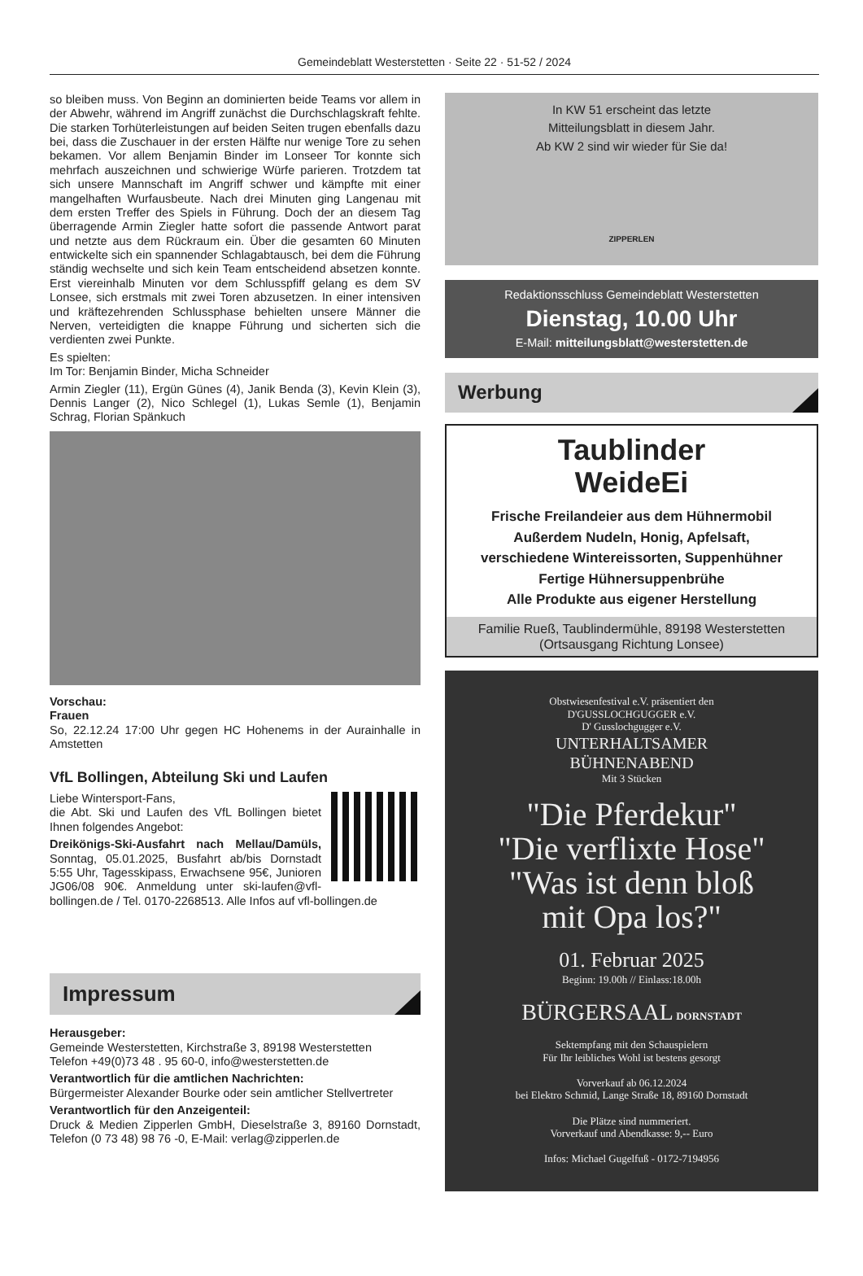Gemeindeblatt Westerstetten · Seite 22 · 51-52 / 2024
so bleiben muss. Von Beginn an dominierten beide Teams vor allem in der Abwehr, während im Angriff zunächst die Durchschlagskraft fehlte. Die starken Torhüterleistungen auf beiden Seiten trugen ebenfalls dazu bei, dass die Zuschauer in der ersten Hälfte nur wenige Tore zu sehen bekamen. Vor allem Benjamin Binder im Lonseer Tor konnte sich mehrfach auszeichnen und schwierige Würfe parieren. Trotzdem tat sich unsere Mannschaft im Angriff schwer und kämpfte mit einer mangelhaften Wurfausbeute. Nach drei Minuten ging Langenau mit dem ersten Treffer des Spiels in Führung. Doch der an diesem Tag überragende Armin Ziegler hatte sofort die passende Antwort parat und netzte aus dem Rückraum ein. Über die gesamten 60 Minuten entwickelte sich ein spannender Schlagabtausch, bei dem die Führung ständig wechselte und sich kein Team entscheidend absetzen konnte. Erst viereinhalb Minuten vor dem Schlusspfiff gelang es dem SV Lonsee, sich erstmals mit zwei Toren abzusetzen. In einer intensiven und kräftezehrenden Schlussphase behielten unsere Männer die Nerven, verteidigten die knappe Führung und sicherten sich die verdienten zwei Punkte.
Es spielten:
Im Tor: Benjamin Binder, Micha Schneider
Armin Ziegler (11), Ergün Günes (4), Janik Benda (3), Kevin Klein (3), Dennis Langer (2), Nico Schlegel (1), Lukas Semle (1), Benjamin Schrag, Florian Spänkuch
Vorschau:
Frauen
So, 22.12.24 17:00 Uhr gegen HC Hohenems in der Aurainhalle in Amstetten
VfL Bollingen, Abteilung Ski und Laufen
Liebe Wintersport-Fans,
die Abt. Ski und Laufen des VfL Bollingen bietet Ihnen folgendes Angebot:
Dreikönigs-Ski-Ausfahrt nach Mellau/Damüls, Sonntag, 05.01.2025, Busfahrt ab/bis Dornstadt 5:55 Uhr, Tagesskipass, Erwachsene 95€, Junioren JG06/08 90€. Anmeldung unter ski-laufen@vfl-bollingen.de / Tel. 0170-2268513. Alle Infos auf vfl-bollingen.de
Impressum
Herausgeber:
Gemeinde Westerstetten, Kirchstraße 3, 89198 Westerstetten
Telefon +49(0)73 48 . 95 60-0, info@westerstetten.de
Verantwortlich für die amtlichen Nachrichten:
Bürgermeister Alexander Bourke oder sein amtlicher Stellvertreter
Verantwortlich für den Anzeigenteil:
Druck & Medien Zipperlen GmbH, Dieselstraße 3, 89160 Dornstadt, Telefon (0 73 48) 98 76 -0, E-Mail: verlag@zipperlen.de
In KW 51 erscheint das letzte
Mitteilungsblatt in diesem Jahr.
Ab KW 2 sind wir wieder für Sie da!
ZIPPERLEN
Redaktionsschluss Gemeindeblatt Westerstetten
Dienstag, 10.00 Uhr
E-Mail: mitteilungsblatt@westerstetten.de
Werbung
Taublinder
WeideEi
Frische Freilandeier aus dem Hühnermobil
Außerdem Nudeln, Honig, Apfelsaft,
verschiedene Wintereissorten, Suppenhühner
Fertige Hühnersuppenbrühe
Alle Produkte aus eigener Herstellung
Familie Rueß, Taublindermühle, 89198 Westerstetten
(Ortsausgang Richtung Lonsee)
Obstwiesenfestival e.V. präsentiert den
D'GUSSLOCHGUGGER e.V.
D' Gusslochgugger e.V.
UNTERHALTSAMER
BÜHNENABEND
Mit 3 Stücken
"Die Pferdekur"
"Die verflixte Hose"
"Was ist denn bloß
mit Opa los?"
01. Februar 2025
Beginn: 19.00h // Einlass:18.00h
BÜRGERSAAL DORNSTADT
Sektempfang mit den Schauspielern
Für Ihr leibliches Wohl ist bestens gesorgt
Vorverkauf ab 06.12.2024
bei Elektro Schmid, Lange Straße 18, 89160 Dornstadt
Die Plätze sind nummeriert.
Vorverkauf und Abendkasse: 9,-- Euro
Infos: Michael Gugelfuß - 0172-7194956